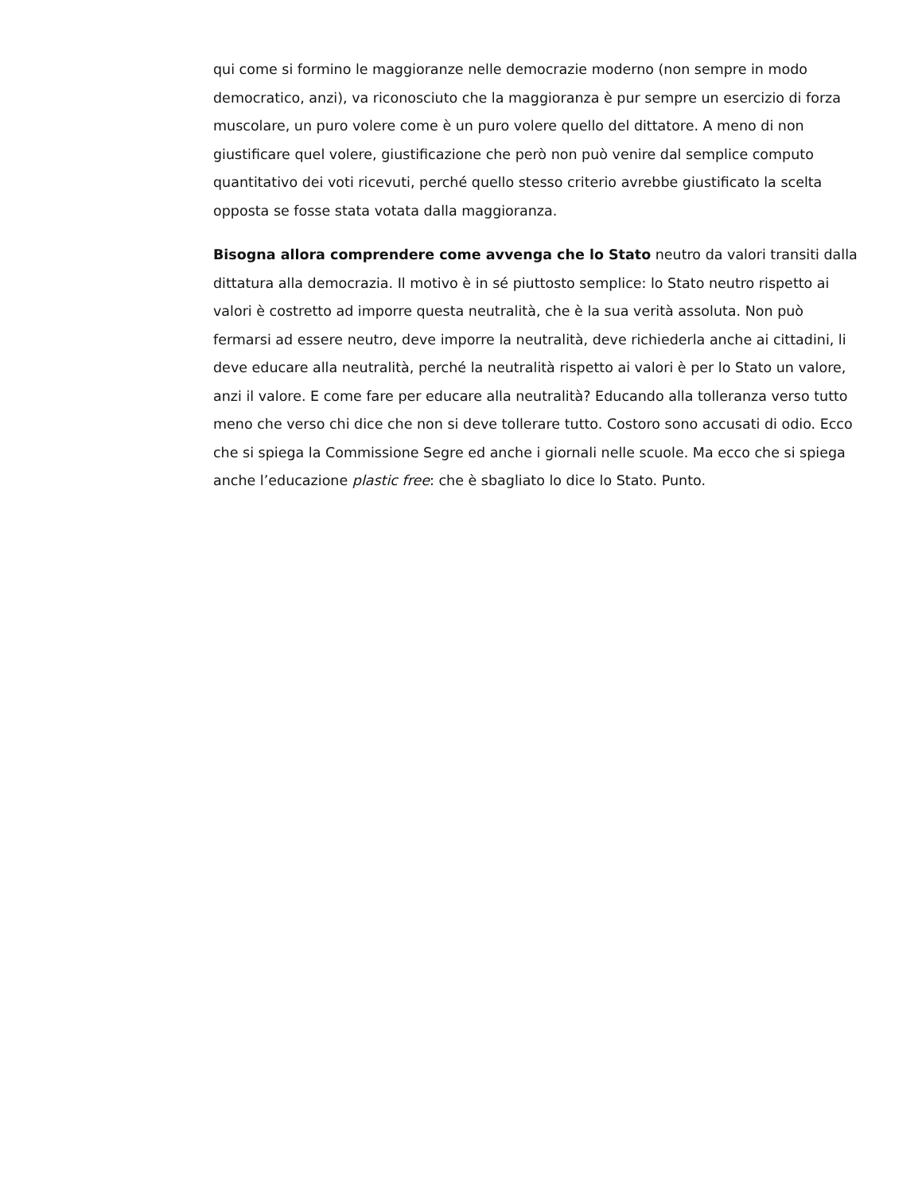qui come si formino le maggioranze nelle democrazie moderno (non sempre in modo democratico, anzi), va riconosciuto che la maggioranza è pur sempre un esercizio di forza muscolare, un puro volere come è un puro volere quello del dittatore. A meno di non giustificare quel volere, giustificazione che però non può venire dal semplice computo quantitativo dei voti ricevuti, perché quello stesso criterio avrebbe giustificato la scelta opposta se fosse stata votata dalla maggioranza.
Bisogna allora comprendere come avvenga che lo Stato neutro da valori transiti dalla dittatura alla democrazia. Il motivo è in sé piuttosto semplice: lo Stato neutro rispetto ai valori è costretto ad imporre questa neutralità, che è la sua verità assoluta. Non può fermarsi ad essere neutro, deve imporre la neutralità, deve richiederla anche ai cittadini, li deve educare alla neutralità, perché la neutralità rispetto ai valori è per lo Stato un valore, anzi il valore. E come fare per educare alla neutralità? Educando alla tolleranza verso tutto meno che verso chi dice che non si deve tollerare tutto. Costoro sono accusati di odio. Ecco che si spiega la Commissione Segre ed anche i giornali nelle scuole. Ma ecco che si spiega anche l’educazione plastic free: che è sbagliato lo dice lo Stato. Punto.